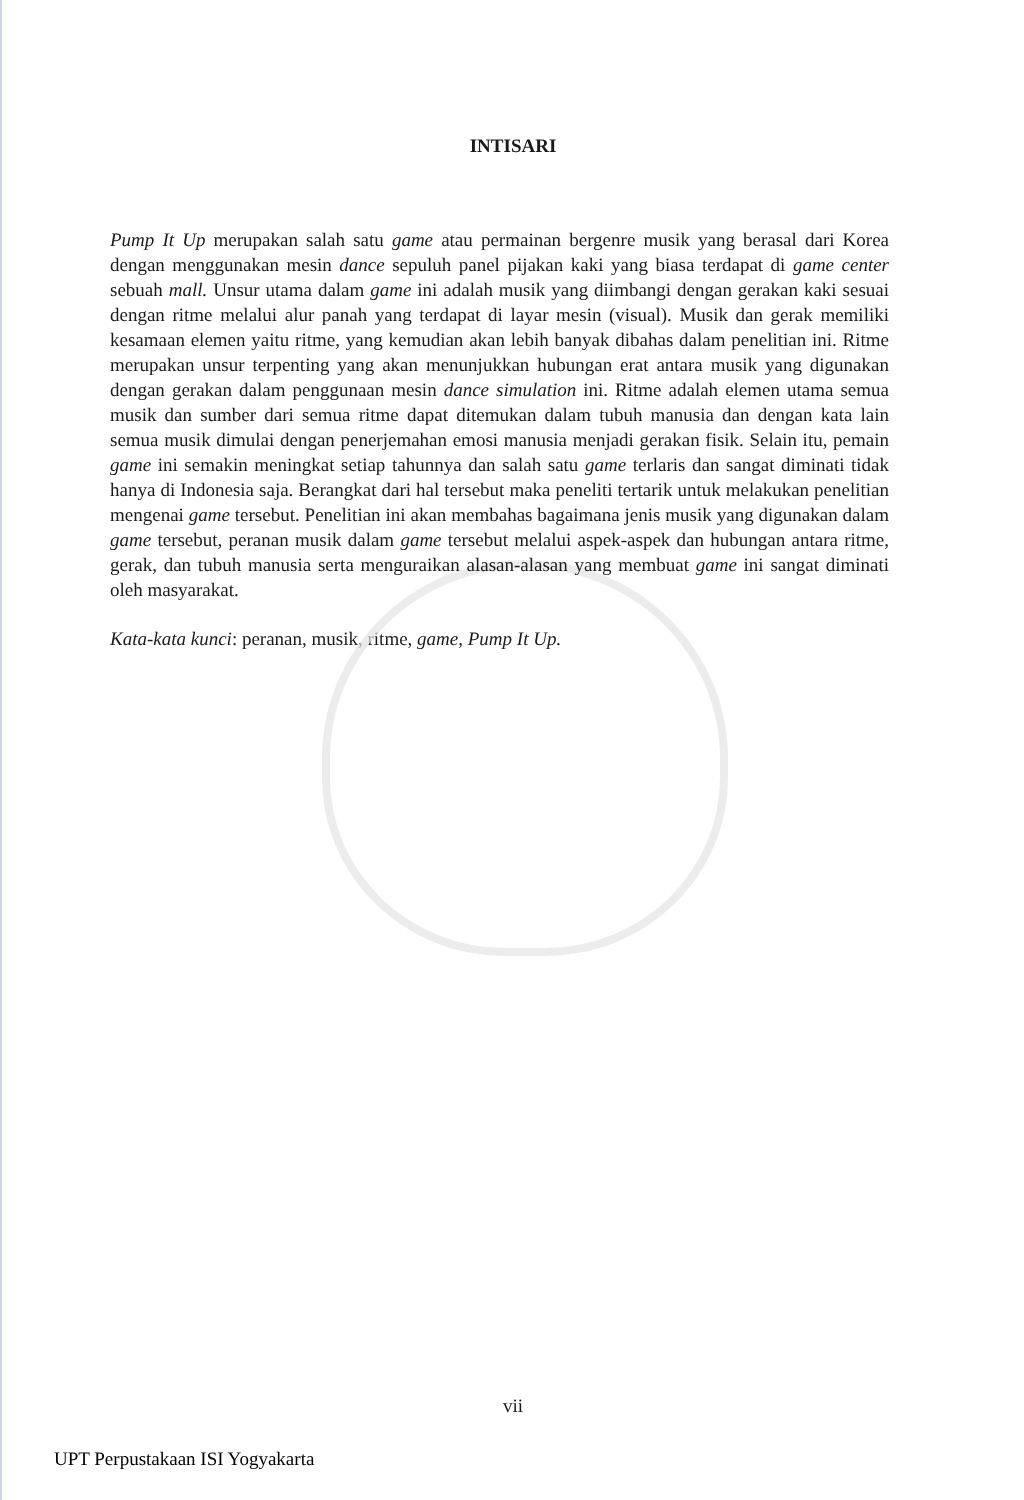INTISARI
Pump It Up merupakan salah satu game atau permainan bergenre musik yang berasal dari Korea dengan menggunakan mesin dance sepuluh panel pijakan kaki yang biasa terdapat di game center sebuah mall. Unsur utama dalam game ini adalah musik yang diimbangi dengan gerakan kaki sesuai dengan ritme melalui alur panah yang terdapat di layar mesin (visual). Musik dan gerak memiliki kesamaan elemen yaitu ritme, yang kemudian akan lebih banyak dibahas dalam penelitian ini. Ritme merupakan unsur terpenting yang akan menunjukkan hubungan erat antara musik yang digunakan dengan gerakan dalam penggunaan mesin dance simulation ini. Ritme adalah elemen utama semua musik dan sumber dari semua ritme dapat ditemukan dalam tubuh manusia dan dengan kata lain semua musik dimulai dengan penerjemahan emosi manusia menjadi gerakan fisik. Selain itu, pemain game ini semakin meningkat setiap tahunnya dan salah satu game terlaris dan sangat diminati tidak hanya di Indonesia saja. Berangkat dari hal tersebut maka peneliti tertarik untuk melakukan penelitian mengenai game tersebut. Penelitian ini akan membahas bagaimana jenis musik yang digunakan dalam game tersebut, peranan musik dalam game tersebut melalui aspek-aspek dan hubungan antara ritme, gerak, dan tubuh manusia serta menguraikan alasan-alasan yang membuat game ini sangat diminati oleh masyarakat.
Kata-kata kunci: peranan, musik, ritme, game, Pump It Up.
vii
UPT Perpustakaan ISI Yogyakarta